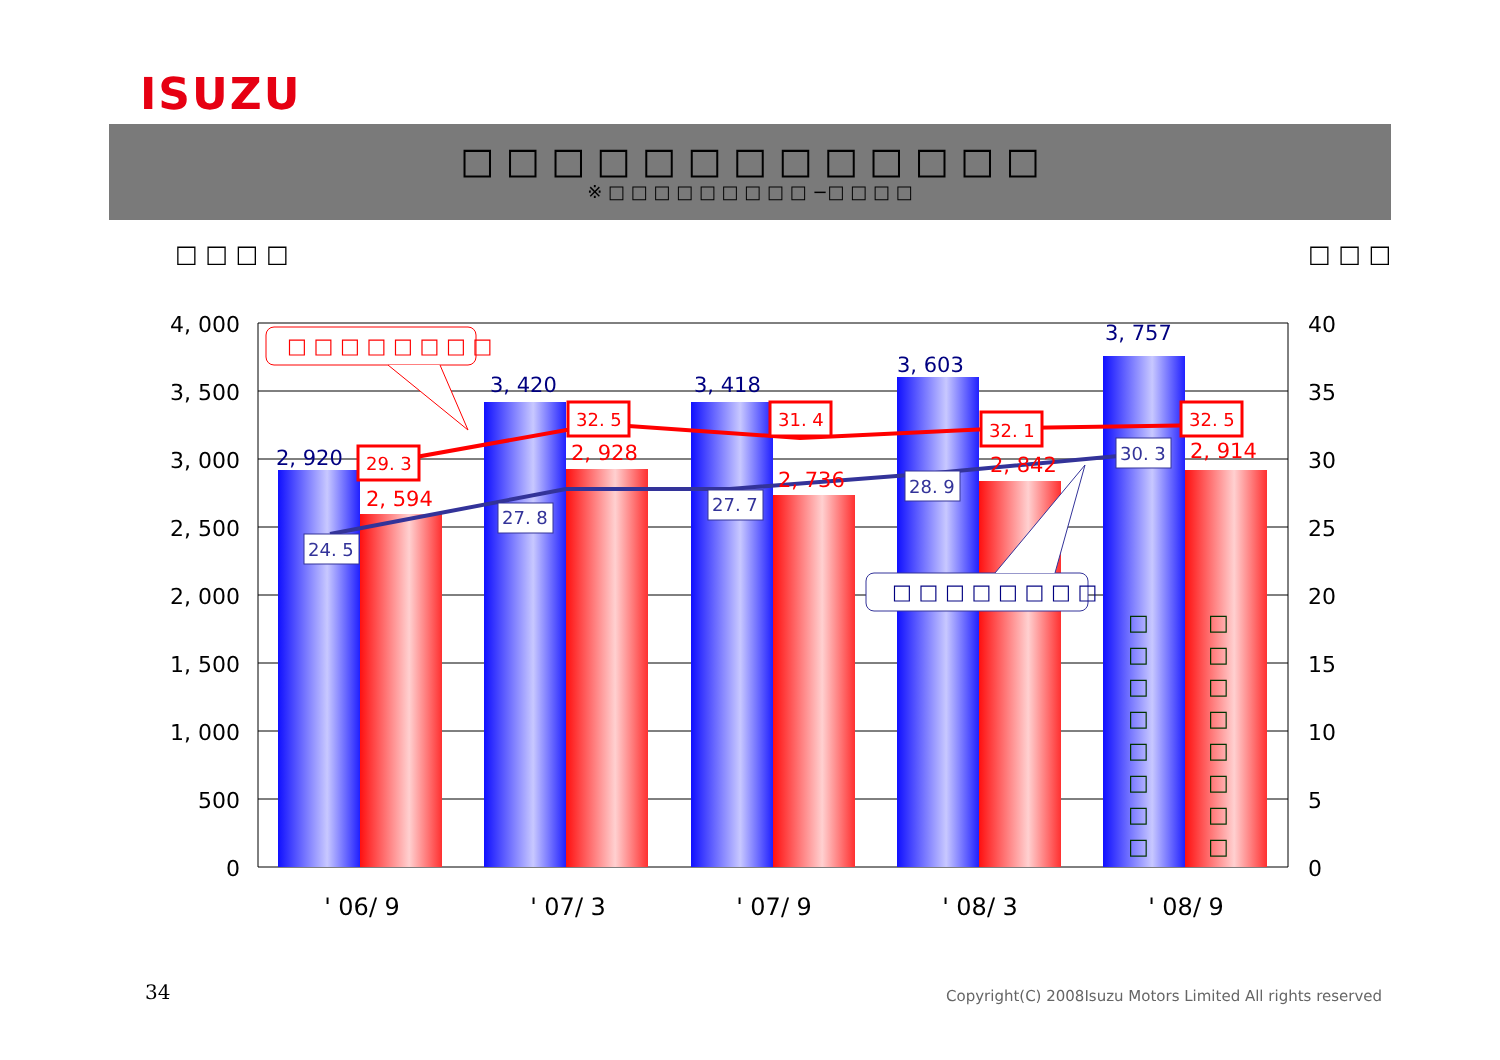ISUZU
□ □ □ □ □ □ □ □ □ □ □ □ □
※ □ □ □ □ □ □ □ □ □ −□ □ □ □
□ □ □ □ □ □ □
4, 000
3, 500
3, 000
2, 500
2, 000
1, 500
1, 000
500
0
40
35
30
25
20
15
10
5
0
' 06/ 9
' 07/ 3
' 07/ 9
' 08/ 3
' 08/ 9
2, 920
3, 420
3, 418
3, 603
3, 757
2, 594
2, 928
2, 736
2, 842
2, 914
24. 5
27. 8
27. 7
28. 9
30. 3
29. 3
32. 5
31. 4
32. 1
32. 5
□ □ □ □ □ □ □ □
□ □ □ □ □ □ □ □
□
□
□
□
□
□
□
□
□
□
□
□
□
□
□
□
34
Copyright(C) 2008Isuzu Motors Limited All rights reserved